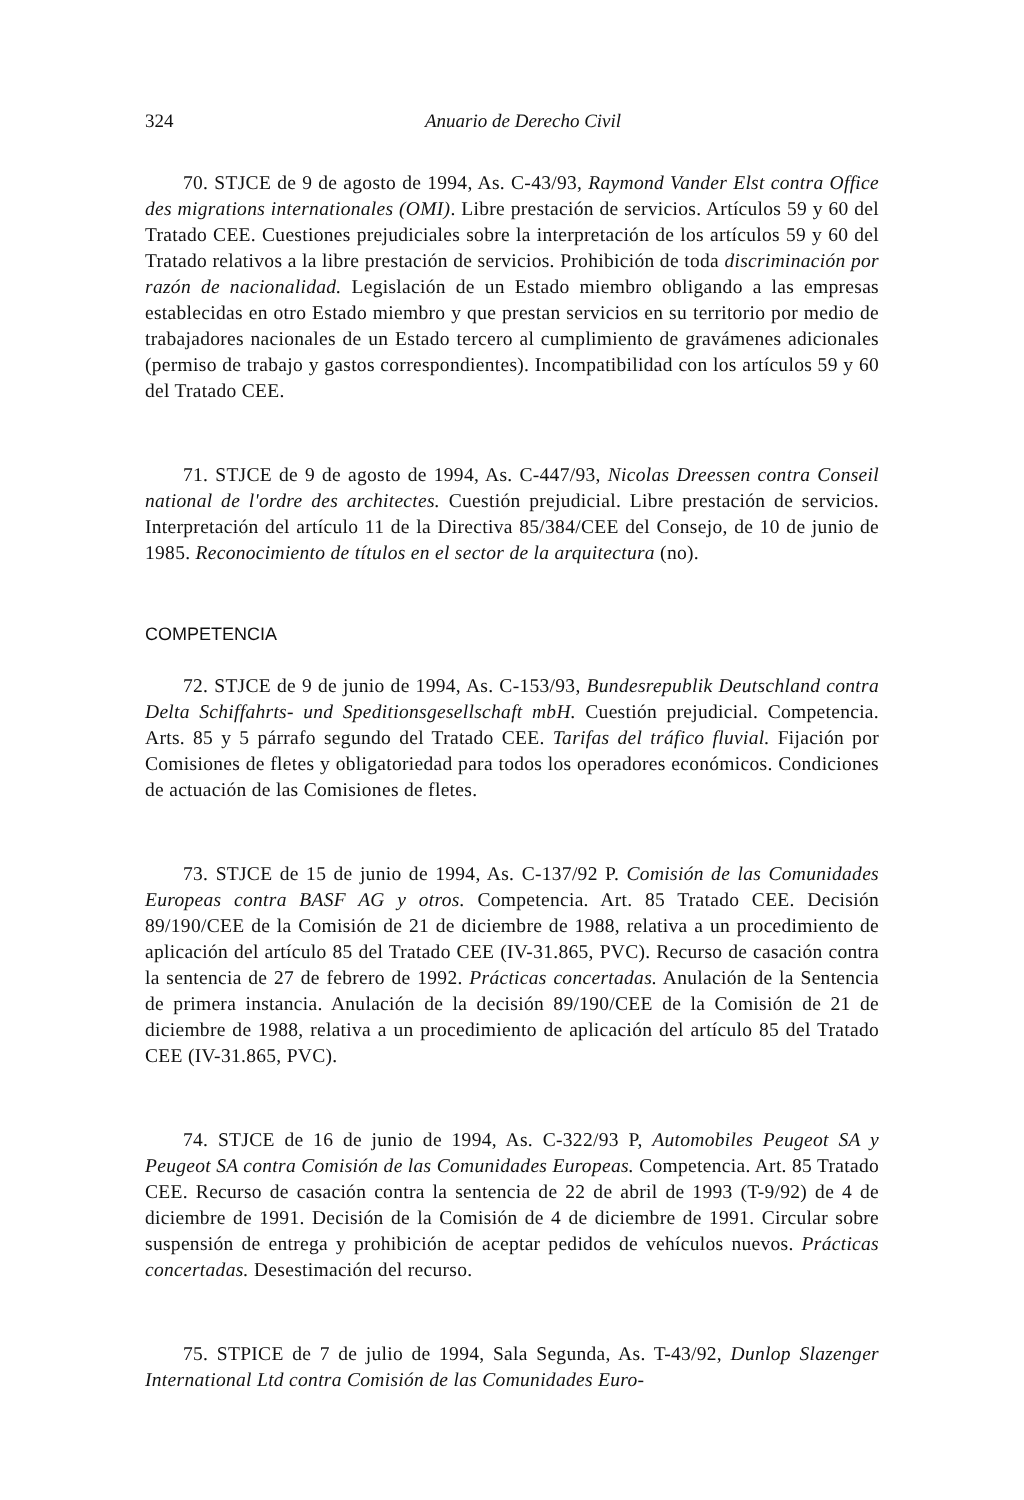324 Anuario de Derecho Civil
70. STJCE de 9 de agosto de 1994, As. C-43/93, Raymond Vander Elst contra Office des migrations internationales (OMI). Libre prestación de servicios. Artículos 59 y 60 del Tratado CEE. Cuestiones prejudiciales sobre la interpretación de los artículos 59 y 60 del Tratado relativos a la libre prestación de servicios. Prohibición de toda discriminación por razón de nacionalidad. Legislación de un Estado miembro obligando a las empresas establecidas en otro Estado miembro y que prestan servicios en su territorio por medio de trabajadores nacionales de un Estado tercero al cumplimiento de gravámenes adicionales (permiso de trabajo y gastos correspondientes). Incompatibilidad con los artículos 59 y 60 del Tratado CEE.
71. STJCE de 9 de agosto de 1994, As. C-447/93, Nicolas Dreessen contra Conseil national de l'ordre des architectes. Cuestión prejudicial. Libre prestación de servicios. Interpretación del artículo 11 de la Directiva 85/384/CEE del Consejo, de 10 de junio de 1985. Reconocimiento de títulos en el sector de la arquitectura (no).
COMPETENCIA
72. STJCE de 9 de junio de 1994, As. C-153/93, Bundesrepublik Deutschland contra Delta Schiffahrts- und Speditionsgesellschaft mbH. Cuestión prejudicial. Competencia. Arts. 85 y 5 párrafo segundo del Tratado CEE. Tarifas del tráfico fluvial. Fijación por Comisiones de fletes y obligatoriedad para todos los operadores económicos. Condiciones de actuación de las Comisiones de fletes.
73. STJCE de 15 de junio de 1994, As. C-137/92 P. Comisión de las Comunidades Europeas contra BASF AG y otros. Competencia. Art. 85 Tratado CEE. Decisión 89/190/CEE de la Comisión de 21 de diciembre de 1988, relativa a un procedimiento de aplicación del artículo 85 del Tratado CEE (IV-31.865, PVC). Recurso de casación contra la sentencia de 27 de febrero de 1992. Prácticas concertadas. Anulación de la Sentencia de primera instancia. Anulación de la decisión 89/190/CEE de la Comisión de 21 de diciembre de 1988, relativa a un procedimiento de aplicación del artículo 85 del Tratado CEE (IV-31.865, PVC).
74. STJCE de 16 de junio de 1994, As. C-322/93 P, Automobiles Peugeot SA y Peugeot SA contra Comisión de las Comunidades Europeas. Competencia. Art. 85 Tratado CEE. Recurso de casación contra la sentencia de 22 de abril de 1993 (T-9/92) de 4 de diciembre de 1991. Decisión de la Comisión de 4 de diciembre de 1991. Circular sobre suspensión de entrega y prohibición de aceptar pedidos de vehículos nuevos. Prácticas concertadas. Desestimación del recurso.
75. STPICE de 7 de julio de 1994, Sala Segunda, As. T-43/92, Dunlop Slazenger International Ltd contra Comisión de las Comunidades Euro-